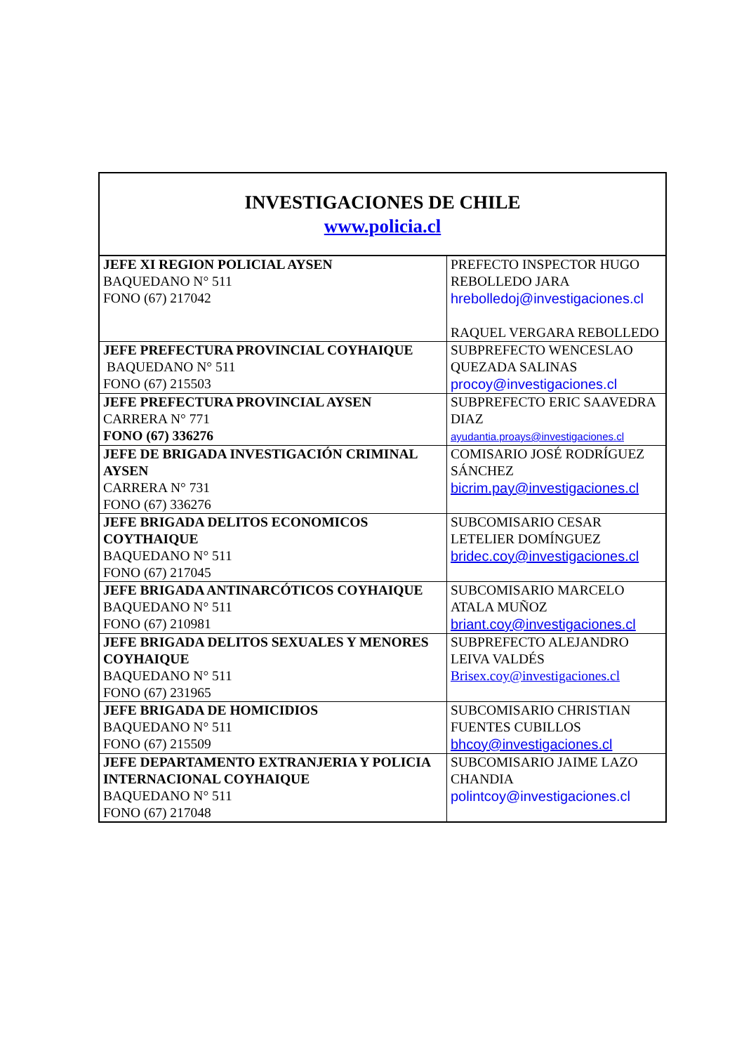| INVESTIGACIONES DE CHILE www.policia.cl | |
| JEFE XI REGION POLICIAL AYSEN BAQUEDANO N° 511 FONO (67) 217042 | PREFECTO INSPECTOR HUGO REBOLLEDO JARA hrebolledoj@investigaciones.cl RAQUEL VERGARA REBOLLEDO |
| JEFE PREFECTURA PROVINCIAL COYHAIQUE BAQUEDANO N° 511 FONO (67) 215503 | SUBPREFECTO WENCESLAO QUEZADA SALINAS procoy@investigaciones.cl |
| JEFE PREFECTURA PROVINCIAL AYSEN CARRERA N° 771 FONO (67) 336276 | SUBPREFECTO ERIC SAAVEDRA DIAZ ayudantia.proays@investigaciones.cl |
| JEFE DE BRIGADA INVESTIGACIÓN CRIMINAL AYSEN CARRERA N° 731 FONO (67) 336276 | COMISARIO JOSÉ RODRÍGUEZ SÁNCHEZ bicrim.pay@investigaciones.cl |
| JEFE BRIGADA DELITOS ECONOMICOS COYTHAIQUE BAQUEDANO N° 511 FONO (67) 217045 | SUBCOMISARIO CESAR LETELIER DOMÍNGUEZ bridec.coy@investigaciones.cl |
| JEFE BRIGADA ANTINARCÓTICOS COYHAIQUE BAQUEDANO N° 511 FONO (67) 210981 | SUBCOMISARIO MARCELO ATALA MUÑOZ briant.coy@investigaciones.cl |
| JEFE BRIGADA DELITOS SEXUALES Y MENORES COYHAIQUE BAQUEDANO N° 511 FONO (67) 231965 | SUBPREFECTO ALEJANDRO LEIVA VALDÉS Brisex.coy@investigaciones.cl |
| JEFE BRIGADA DE HOMICIDIOS BAQUEDANO N° 511 FONO (67) 215509 | SUBCOMISARIO CHRISTIAN FUENTES CUBILLOS bhcoy@investigaciones.cl |
| JEFE DEPARTAMENTO EXTRANJERIA Y POLICIA INTERNACIONAL COYHAIQUE BAQUEDANO N° 511 FONO (67) 217048 | SUBCOMISARIO JAIME LAZO CHANDIA polintcoy@investigaciones.cl |